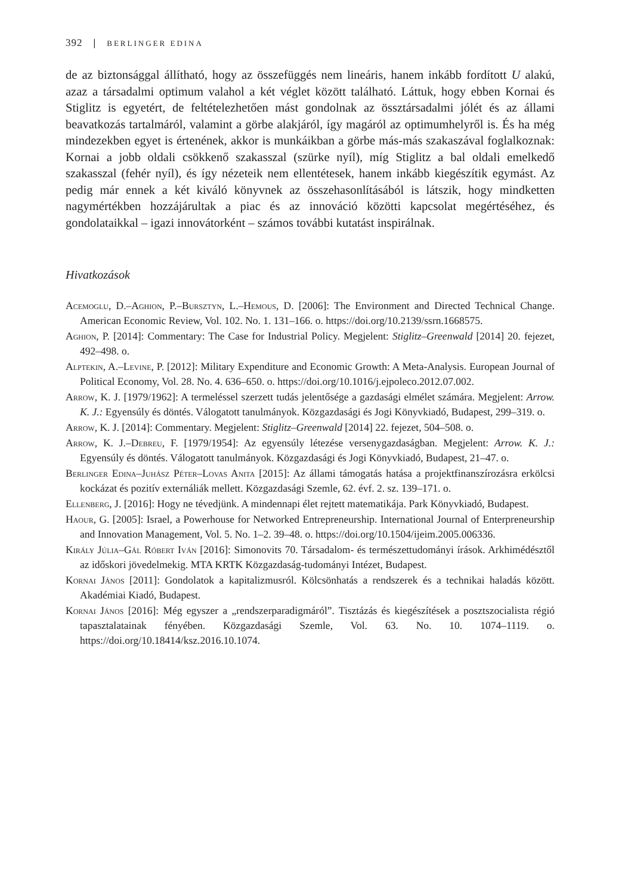392 | BERLINGER EDINA
de az biztonsággal állítható, hogy az összefüggés nem lineáris, hanem inkább fordított U alakú, azaz a társadalmi optimum valahol a két véglet között található. Láttuk, hogy ebben Kornai és Stiglitz is egyetért, de feltételezhetően mást gondolnak az összt­ársadalmi jólét és az állami beavatkozás tartalmáról, valamint a görbe alakjáról, így magáról az optimumhelyről is. És ha még mindezekben egyet is értenének, akkor is munkáikban a görbe más-más szakaszával foglalkoznak: Kornai a jobb oldali csökkenő szakasszal (szürke nyíl), míg Stiglitz a bal oldali emelkedő szakasszal (fehér nyíl), és így nézeteik nem ellentétesek, hanem inkább kiegészítik egymást. Az pedig már ennek a két kiváló könyvnek az összehasonlításából is látszik, hogy mindketten nagymértékben hozzájárultak a piac és az innováció közötti kapcsolat megértéséhez, és gondolataikkal – igazi innovátorként – számos további kutatást inspirálnak.
Hivatkozások
Acemoglu, D.–Aghion, P.–Bursztyn, L.–Hemous, D. [2006]: The Environment and Directed Technical Change. American Economic Review, Vol. 102. No. 1. 131–166. o. https://doi.org/10.2139/ssrn.1668575.
Aghion, P. [2014]: Commentary: The Case for Industrial Policy. Megjelent: Stiglitz–Greenwald [2014] 20. fejezet, 492–498. o.
Alptekin, A.–Levine, P. [2012]: Military Expenditure and Economic Growth: A Meta-Analysis. European Journal of Political Economy, Vol. 28. No. 4. 636–650. o. https://doi.org/10.1016/j.ejpoleco.2012.07.002.
Arrow, K. J. [1979/1962]: A termeléssel szerzett tudás jelentősége a gazdasági elmélet számára. Megjelent: Arrow. K. J.: Egyensúly és döntés. Válogatott tanulmányok. Közgazdasági és Jogi Könyvkiadó, Budapest, 299–319. o.
Arrow, K. J. [2014]: Commentary. Megjelent: Stiglitz–Greenwald [2014] 22. fejezet, 504–508. o.
Arrow, K. J.–Debreu, F. [1979/1954]: Az egyensúly létezése versenygazdaságban. Megjelent: Arrow. K. J.: Egyensúly és döntés. Válogatott tanulmányok. Közgazdasági és Jogi Könyvkiadó, Budapest, 21–47. o.
Berlinger Edina–Juhász Péter–Lovas Anita [2015]: Az állami támogatás hatása a projektfinanszírozásra erkölcsi kockázat és pozitív externáliák mellett. Közgazdasági Szemle, 62. évf. 2. sz. 139–171. o.
Ellenberg, J. [2016]: Hogy ne tévedjünk. A mindennapi élet rejtett matematikája. Park Könyvkiadó, Budapest.
Haour, G. [2005]: Israel, a Powerhouse for Networked Entrepreneurship. International Journal of Enterpreneurship and Innovation Management, Vol. 5. No. 1–2. 39–48. o. https://doi.org/10.1504/ijeim.2005.006336.
Király Júlia–Gál Róbert Iván [2016]: Simonovits 70. Társadalom- és természettudományi írások. Arkhimédésztől az időskori jövedelmekig. MTA KRTK Közgazdaság-tudományi Intézet, Budapest.
Kornai János [2011]: Gondolatok a kapitalizmusról. Kölcsönhatás a rendszerek és a technikai haladás között. Akadémiai Kiadó, Budapest.
Kornai János [2016]: Még egyszer a „rendszerparadigmáról”. Tisztázás és kiegészítések a posztszocialista régió tapasztalatainak fényében. Közgazdasági Szemle, Vol. 63. No. 10. 1074–1119. o. https://doi.org/10.18414/ksz.2016.10.1074.